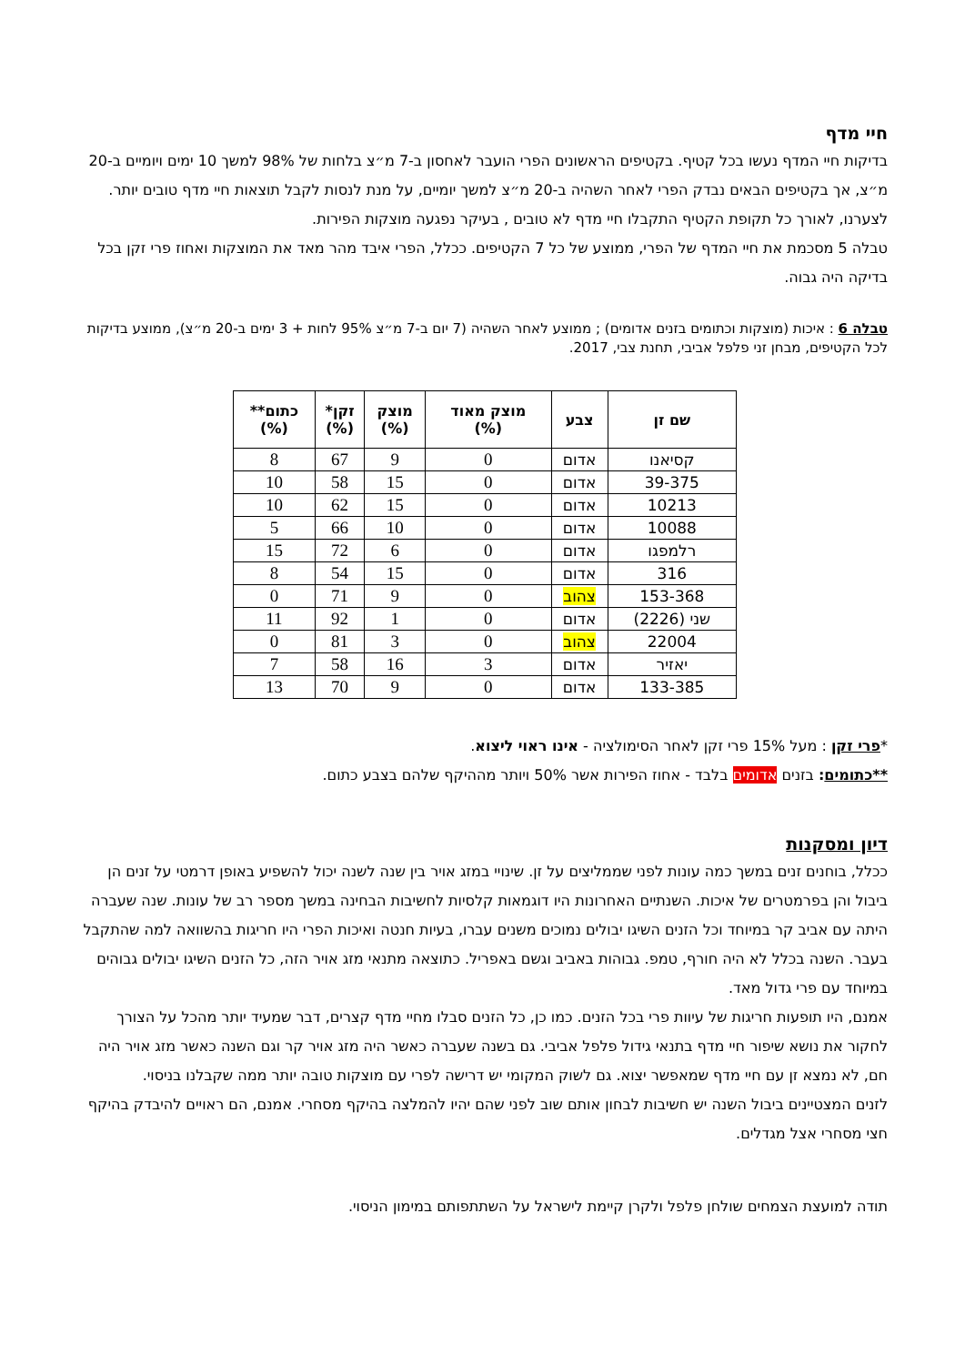חיי מדף
בדיקות חיי המדף נעשו בכל קטיף. בקטיפים הראשונים הפרי הועבר לאחסון ב-7 מ״צ בלחות של 98% למשך 10 ימים ויומיים ב-20 מ״צ, אך בקטיפים הבאים נבדק הפרי לאחר השהיה ב-20 מ״צ למשך יומיים, על מנת לנסות לקבל תוצאות חיי מדף טובים יותר. לצערנו, לאורך כל תקופת הקטיף התקבלו חיי מדף לא טובים , בעיקר נפגעה מוצקות הפירות.
טבלה 5 מסכמת את חיי המדף של הפרי, ממוצע של כל 7 הקטיפים. ככלל, הפרי איבד מהר מאד את המוצקות ואחוז פרי זקן בכל בדיקה היה גבוה.
טבלה 6 : איכות (מוצקות וכתומים בזנים אדומים) ; ממוצע לאחר השהיה (7 יום ב-7 מ״צ 95% לחות + 3 ימים ב-20 מ״צ), ממוצע בדיקות לכל הקטיפים, מבחן זני פלפל אביבי, תחנת צבי, 2017.
| שם זן | צבע | מוצק מאוד (%) | מוצק (%) | זקן* (%) | כתום** (%) |
| --- | --- | --- | --- | --- | --- |
| קסיאנו | אדום | 0 | 9 | 67 | 8 |
| 39-375 | אדום | 0 | 15 | 58 | 10 |
| 10213 | אדום | 0 | 15 | 62 | 10 |
| 10088 | אדום | 0 | 10 | 66 | 5 |
| רלמפגו | אדום | 0 | 6 | 72 | 15 |
| 316 | אדום | 0 | 15 | 54 | 8 |
| 153-368 | צהוב | 0 | 9 | 71 | 0 |
| שני (2226) | אדום | 0 | 1 | 92 | 11 |
| 22004 | צהוב | 0 | 3 | 81 | 0 |
| יאזיר | אדום | 3 | 16 | 58 | 7 |
| 133-385 | אדום | 0 | 9 | 70 | 13 |
*פרי זקן : מעל 15% פרי זקן לאחר הסימולציה - אינו ראוי ליצוא.
**כתומים: בזנים אדומים בלבד - אחוז הפירות אשר 50% ויותר מההיקף שלהם בצבע כתום.
דיון ומסקנות
ככלל, בוחנים זנים במשך כמה עונות לפני שממליצים על זן. שינויי במזג אויר בין שנה לשנה יכול להשפיע באופן דרמטי על זנים הן ביבול והן בפרמטרים של איכות. השנתיים האחרונות היו דוגמאות קלסיות לחשיבות הבחינה במשך מספר רב של עונות. שנה שעברה היתה עם אביב קר במיוחד וכל הזנים השיגו יבולים נמוכים משנים עברו, בעיות חנטה ואיכות הפרי היו חריגות בהשוואה למה שהתקבל בעבר. השנה בכלל לא היה חורף, טמפ. גבוהות באביב וגשם באפריל. כתוצאה מתנאי מזג אויר הזה, כל הזנים השיגו יבולים גבוהים במיוחד עם פרי גדול מאד.
אמנם, היו תופעות חריגות של עיוות פרי בכל הזנים. כמו כן, כל הזנים סבלו מחיי מדף קצרים, דבר שמעיד יותר מהכל על הצורך לחקור את נושא שיפור חיי מדף בתנאי גידול פלפל אביבי. גם בשנה שעברה כאשר היה מזג אויר קר וגם השנה כאשר מזג אויר היה חם, לא נמצא זן עם חיי מדף שמאפשר יצוא. גם לשוק המקומי יש דרישה לפרי עם מוצקות טובה יותר ממה שקבלנו בניסוי.
לזנים המצטיינים ביבול השנה יש חשיבות לבחון אותם שוב לפני שהם יהיו להמלצה בהיקף מסחרי. אמנם, הם ראויים להיבדק בהיקף חצי מסחרי אצל מגדלים.
תודה למועצת הצמחים שולחן פלפל ולקרן קיימת לישראל על השתתפותם במימון הניסוי.